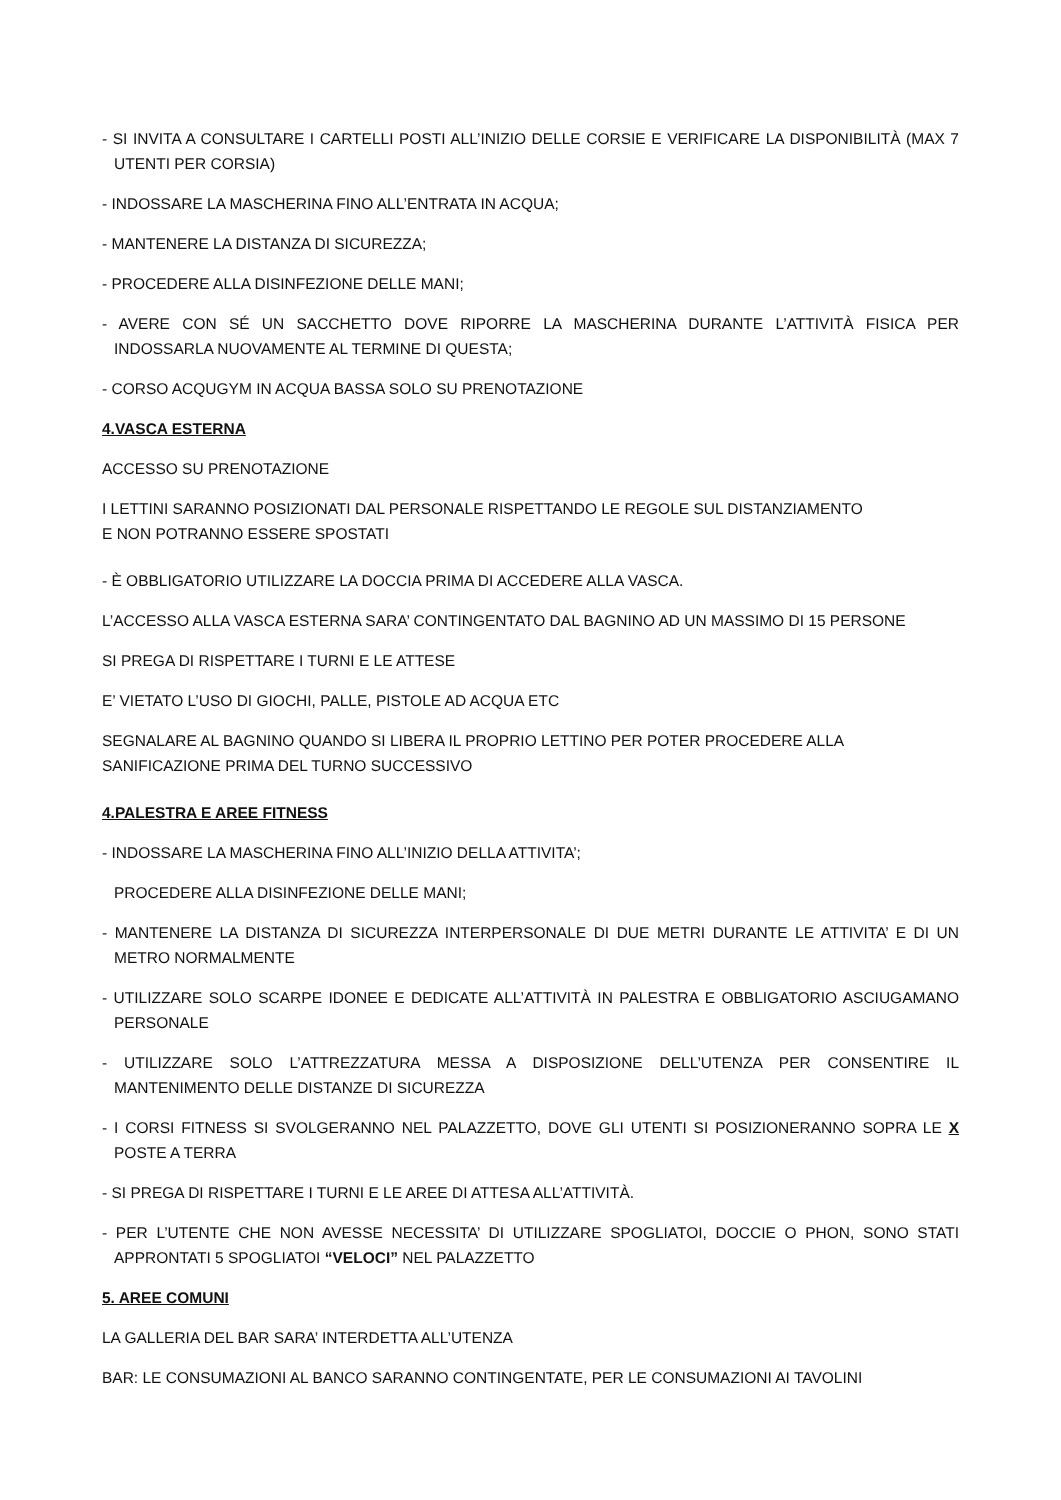- SI INVITA A CONSULTARE I CARTELLI POSTI ALL’INIZIO DELLE CORSIE E VERIFICARE LA DISPONIBILITÀ (MAX 7 UTENTI PER CORSIA)
- INDOSSARE LA MASCHERINA FINO ALL’ENTRATA IN ACQUA;
- MANTENERE LA DISTANZA DI SICUREZZA;
- PROCEDERE ALLA DISINFEZIONE DELLE MANI;
- AVERE CON SÉ UN SACCHETTO DOVE RIPORRE LA MASCHERINA DURANTE L’ATTIVITÀ FISICA PER INDOSSARLA NUOVAMENTE AL TERMINE DI QUESTA;
- CORSO ACQUGYM IN ACQUA BASSA SOLO SU PRENOTAZIONE
4.VASCA ESTERNA
ACCESSO SU PRENOTAZIONE
I LETTINI SARANNO POSIZIONATI DAL PERSONALE RISPETTANDO LE REGOLE SUL DISTANZIAMENTO
E NON POTRANNO ESSERE SPOSTATI
- È OBBLIGATORIO UTILIZZARE LA DOCCIA PRIMA DI ACCEDERE ALLA VASCA.
L’ACCESSO ALLA VASCA ESTERNA SARA’ CONTINGENTATO DAL BAGNINO AD UN MASSIMO DI 15 PERSONE
SI PREGA DI RISPETTARE I TURNI E LE ATTESE
E’ VIETATO L’USO DI GIOCHI, PALLE, PISTOLE AD ACQUA ETC
SEGNALARE AL BAGNINO QUANDO SI LIBERA IL PROPRIO LETTINO PER POTER PROCEDERE ALLA
SANIFICAZIONE PRIMA DEL TURNO SUCCESSIVO
4.PALESTRA E AREE FITNESS
- INDOSSARE LA MASCHERINA FINO ALL’INIZIO DELLA ATTIVITA’;
PROCEDERE ALLA DISINFEZIONE DELLE MANI;
- MANTENERE LA DISTANZA DI SICUREZZA INTERPERSONALE DI DUE METRI DURANTE LE ATTIVITA’ E DI UN METRO NORMALMENTE
- UTILIZZARE SOLO SCARPE IDONEE E DEDICATE ALL’ATTIVITÀ IN PALESTRA E OBBLIGATORIO ASCIUGAMANO PERSONALE
- UTILIZZARE SOLO L’ATTREZZATURA MESSA A DISPOSIZIONE DELL’UTENZA PER CONSENTIRE IL MANTENIMENTO DELLE DISTANZE DI SICUREZZA
- I CORSI FITNESS SI SVOLGERANNO NEL PALAZZETTO, DOVE GLI UTENTI SI POSIZIONERANNO SOPRA LE X POSTE A TERRA
- SI PREGA DI RISPETTARE I TURNI E LE AREE DI ATTESA ALL’ATTIVITÀ.
- PER L’UTENTE CHE NON AVESSE NECESSITA’ DI UTILIZZARE SPOGLIATOI, DOCCIE O PHON, SONO STATI APPRONTATI 5 SPOGLIATOI “VELOCI” NEL PALAZZETTO
5. AREE COMUNI
LA GALLERIA DEL BAR SARA’ INTERDETTA ALL’UTENZA
BAR: LE CONSUMAZIONI AL BANCO SARANNO CONTINGENTATE, PER LE CONSUMAZIONI AI TAVOLINI